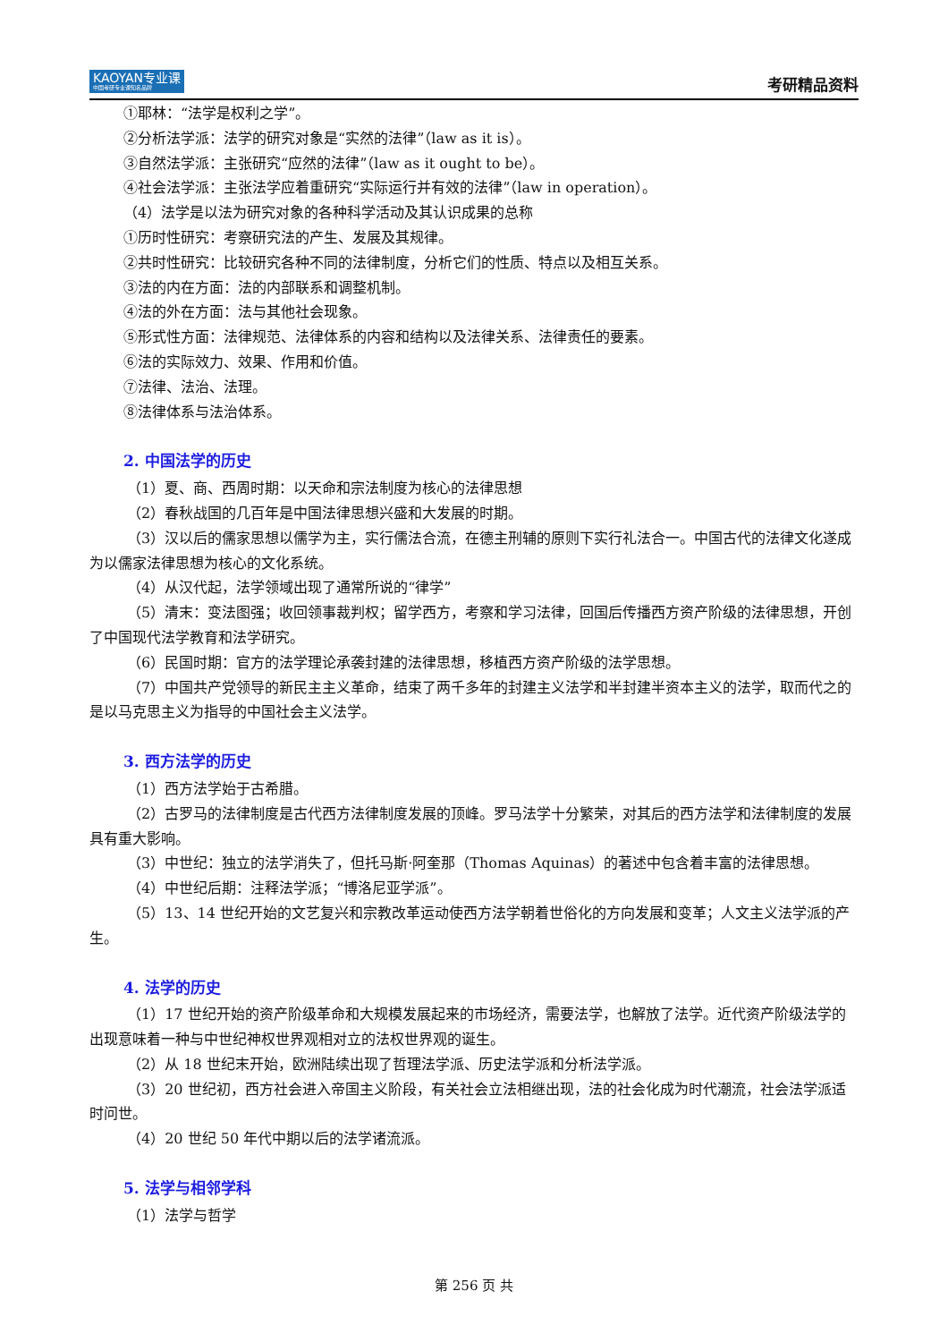KAOYAN专业课
中国考研专业课知名品牌
考研精品资料
①耶林：“法学是权利之学”。
②分析法学派：法学的研究对象是“实然的法律”（law as it is）。
③自然法学派：主张研究“应然的法律”（law as it ought to be）。
④社会法学派：主张法学应着重研究“实际运行并有效的法律”（law in operation）。
（4）法学是以法为研究对象的各种科学活动及其认识成果的总称
①历时性研究：考察研究法的产生、发展及其规律。
②共时性研究：比较研究各种不同的法律制度，分析它们的性质、特点以及相互关系。
③法的内在方面：法的内部联系和调整机制。
④法的外在方面：法与其他社会现象。
⑤形式性方面：法律规范、法律体系的内容和结构以及法律关系、法律责任的要素。
⑥法的实际效力、效果、作用和价值。
⑦法律、法治、法理。
⑧法律体系与法治体系。
2. 中国法学的历史
（1）夏、商、西周时期：以天命和宗法制度为核心的法律思想
（2）春秋战国的几百年是中国法律思想兴盛和大发展的时期。
（3）汉以后的儒家思想以儒学为主，实行儒法合流，在德主刑辅的原则下实行礼法合一。中国古代的法律文化遂成为以儒家法律思想为核心的文化系统。
（4）从汉代起，法学领域出现了通常所说的“律学”
（5）清末：变法图强；收回领事裁判权；留学西方，考察和学习法律，回国后传播西方资产阶级的法律思想，开创了中国现代法学教育和法学研究。
（6）民国时期：官方的法学理论承袭封建的法律思想，移植西方资产阶级的法学思想。
（7）中国共产党领导的新民主主义革命，结束了两千多年的封建主义法学和半封建半资本主义的法学，取而代之的是以马克思主义为指导的中国社会主义法学。
3. 西方法学的历史
（1）西方法学始于古希腊。
（2）古罗马的法律制度是古代西方法律制度发展的顶峰。罗马法学十分繁荣，对其后的西方法学和法律制度的发展具有重大影响。
（3）中世纪：独立的法学消失了，但托马斯·阿奎那（Thomas Aquinas）的著述中包含着丰富的法律思想。
（4）中世纪后期：注释法学派；“博洛尼亚学派”。
（5）13、14 世纪开始的文艺复兴和宗教改革运动使西方法学朝着世俗化的方向发展和变革；人文主义法学派的产生。
4. 法学的历史
（1）17 世纪开始的资产阶级革命和大规模发展起来的市场经济，需要法学，也解放了法学。近代资产阶级法学的出现意味着一种与中世纪神权世界观相对立的法权世界观的诞生。
（2）从 18 世纪末开始，欧洲陆续出现了哲理法学派、历史法学派和分析法学派。
（3）20 世纪初，西方社会进入帝国主义阶段，有关社会立法相继出现，法的社会化成为时代潮流，社会法学派适时问世。
（4）20 世纪 50 年代中期以后的法学诸流派。
5. 法学与相邻学科
（1）法学与哲学
第 256 页 共